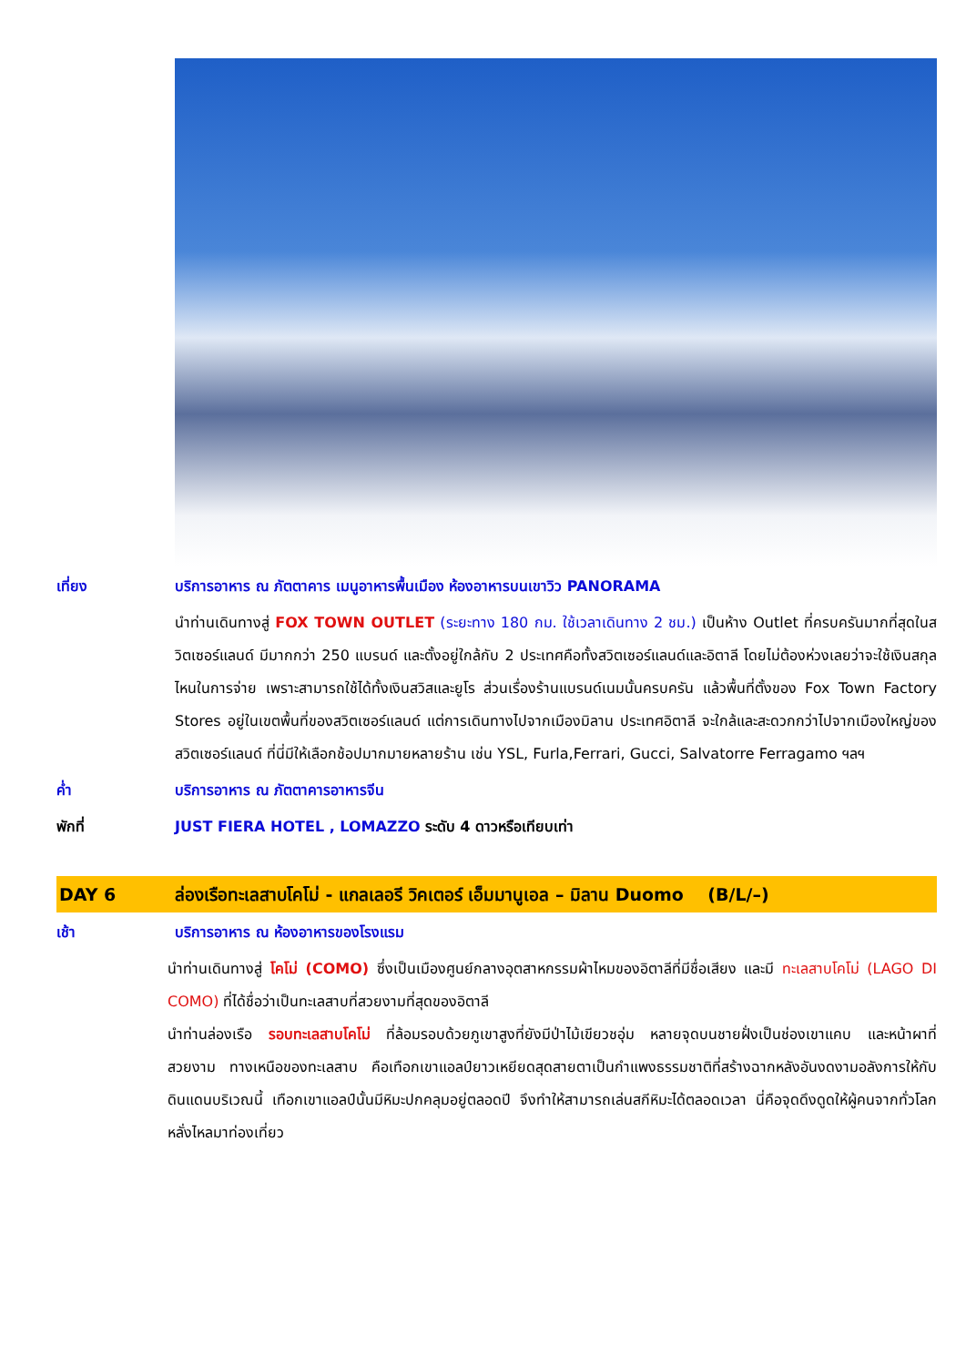เที่ยง บริการอาหาร ณ ภัตตาคาร เมนูอาหารพื้นเมือง ห้องอาหารบนเขาวิว PANORAMA
นำท่านเดินทางสู่ FOX TOWN OUTLET (ระยะทาง 180 กม. ใช้เวลาเดินทาง 2 ชม.) เป็นห้าง Outlet ที่ครบครันมากที่สุดในสวิตเซอร์แลนด์ มีมากกว่า 250 แบรนด์ และตั้งอยู่ใกล้กับ 2 ประเทศคือทั้งสวิตเซอร์แลนด์และอิตาลี โดยไม่ต้องห่วงเลยว่าจะใช้เงินสกุลไหนในการจ่าย เพราะสามารถใช้ได้ทั้งเงินสวิสและยูโร ส่วนเรื่องร้านแบรนด์เนมนั้นครบครัน แล้วพื้นที่ตั้งของ Fox Town Factory Stores อยู่ในเขตพื้นที่ของสวิตเซอร์แลนด์ แต่การเดินทางไปจากเมืองมิลาน ประเทศอิตาลี จะใกล้และสะดวกกว่าไปจากเมืองใหญ่ของสวิตเซอร์แลนด์ ที่นี่มีให้เลือกช้อปมากมายหลายร้าน เช่น YSL, Furla,Ferrari, Gucci, Salvatorre Ferragamo ฯลฯ
ค่ำ บริการอาหาร ณ ภัตตาคารอาหารจีน
พักที่ JUST FIERA HOTEL , LOMAZZO ระดับ 4 ดาวหรือเทียบเท่า
DAY 6 ล่องเรือทะเลสาบโคโม่ - แกลเลอรี วิคเตอร์ เอ็มมานูเอล – มิลาน Duomo (B/L/–)
เช้า บริการอาหาร ณ ห้องอาหารของโรงแรม
นำท่านเดินทางสู่ โคโม่ (COMO) ซึ่งเป็นเมืองศูนย์กลางอุตสาหกรรมผ้าไหมของอิตาลีที่มีชื่อเสียง และมี ทะเลสาบโคโม่ (LAGO DI COMO) ที่ได้ชื่อว่าเป็นทะเลสาบที่สวยงามที่สุดของอิตาลี
นำท่านล่องเรือ รอบทะเลสาบโคโม่ ที่ล้อมรอบด้วยภูเขาสูงที่ยังมีป่าไม้เขียวชอุ่ม หลายจุดบนชายฝั่งเป็นช่องเขาแคบ และหน้าผาที่สวยงาม ทางเหนือของทะเลสาบ คือเทือกเขาแอลป์ยาวเหยียดสุดสายตาเป็นกำแพงธรรมชาติที่สร้างฉากหลังอันงดงามอลังการให้กับดินแดนบริเวณนี้ เทือกเขาแอลป์นั้นมีหิมะปกคลุมอยู่ตลอดปี จึงทำให้สามารถเล่นสกีหิมะได้ตลอดเวลา นี่คือจุดดึงดูดให้ผู้คนจากทั่วโลกหลั่งไหลมาท่องเที่ยว